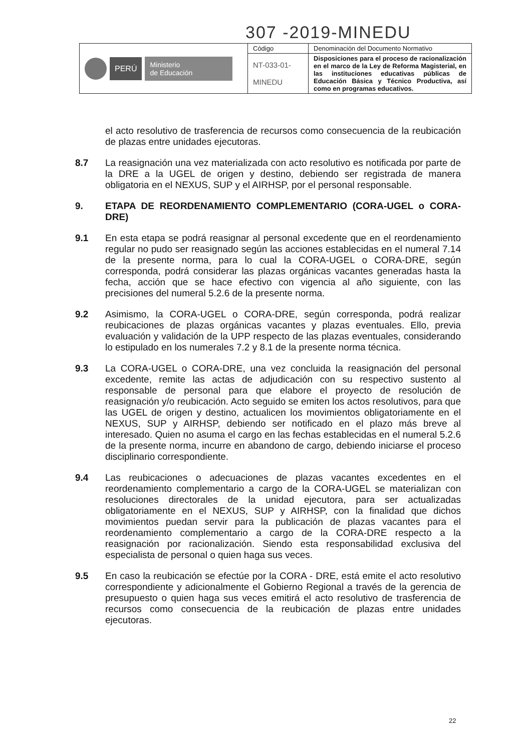307 -2019-MINEDU
| PERÚ Ministerio de Educación | Código | Denominación del Documento Normativo |
| | NT-033-01- MINEDU | Disposiciones para el proceso de racionalización en el marco de la Ley de Reforma Magisterial, en las instituciones educativas públicas de Educación Básica y Técnico Productiva, así como en programas educativos. |
el acto resolutivo de trasferencia de recursos como consecuencia de la reubicación de plazas entre unidades ejecutoras.
8.7 La reasignación una vez materializada con acto resolutivo es notificada por parte de la DRE a la UGEL de origen y destino, debiendo ser registrada de manera obligatoria en el NEXUS, SUP y el AIRHSP, por el personal responsable.
9. ETAPA DE REORDENAMIENTO COMPLEMENTARIO (CORA-UGEL o CORA-DRE)
9.1 En esta etapa se podrá reasignar al personal excedente que en el reordenamiento regular no pudo ser reasignado según las acciones establecidas en el numeral 7.14 de la presente norma, para lo cual la CORA-UGEL o CORA-DRE, según corresponda, podrá considerar las plazas orgánicas vacantes generadas hasta la fecha, acción que se hace efectivo con vigencia al año siguiente, con las precisiones del numeral 5.2.6 de la presente norma.
9.2 Asimismo, la CORA-UGEL o CORA-DRE, según corresponda, podrá realizar reubicaciones de plazas orgánicas vacantes y plazas eventuales. Ello, previa evaluación y validación de la UPP respecto de las plazas eventuales, considerando lo estipulado en los numerales 7.2 y 8.1 de la presente norma técnica.
9.3 La CORA-UGEL o CORA-DRE, una vez concluida la reasignación del personal excedente, remite las actas de adjudicación con su respectivo sustento al responsable de personal para que elabore el proyecto de resolución de reasignación y/o reubicación. Acto seguido se emiten los actos resolutivos, para que las UGEL de origen y destino, actualicen los movimientos obligatoriamente en el NEXUS, SUP y AIRHSP, debiendo ser notificado en el plazo más breve al interesado. Quien no asuma el cargo en las fechas establecidas en el numeral 5.2.6 de la presente norma, incurre en abandono de cargo, debiendo iniciarse el proceso disciplinario correspondiente.
9.4 Las reubicaciones o adecuaciones de plazas vacantes excedentes en el reordenamiento complementario a cargo de la CORA-UGEL se materializan con resoluciones directorales de la unidad ejecutora, para ser actualizadas obligatoriamente en el NEXUS, SUP y AIRHSP, con la finalidad que dichos movimientos puedan servir para la publicación de plazas vacantes para el reordenamiento complementario a cargo de la CORA-DRE respecto a la reasignación por racionalización. Siendo esta responsabilidad exclusiva del especialista de personal o quien haga sus veces.
9.5 En caso la reubicación se efectúe por la CORA - DRE, está emite el acto resolutivo correspondiente y adicionalmente el Gobierno Regional a través de la gerencia de presupuesto o quien haga sus veces emitirá el acto resolutivo de trasferencia de recursos como consecuencia de la reubicación de plazas entre unidades ejecutoras.
22